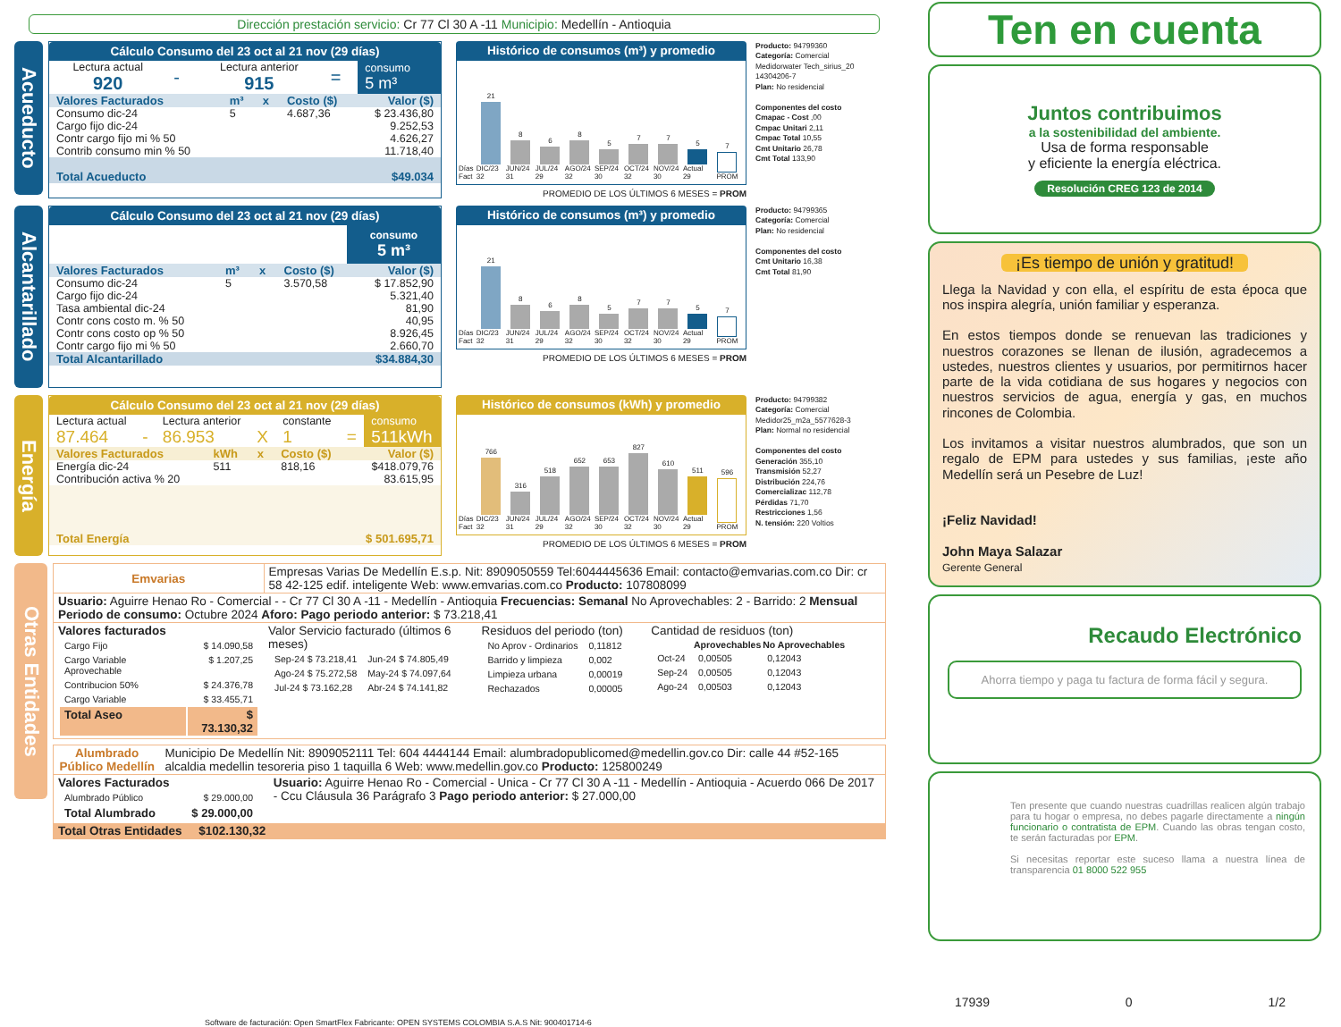Dirección prestación servicio: Cr 77 Cl 30 A -11 Municipio: Medellín - Antioquia
Acueducto
Cálculo Consumo del 23 oct al 21 nov (29 días)
| Lectura actual 920 | - | Lectura anterior 915 | = | consumo 5 m³ |
| Valores Facturados | m³ | x | Costo ($) | Valor ($) |
| --- | --- | --- | --- | --- |
| Consumo dic-24 | 5 | | 4.687,36 | $ 23.436,80 |
| Cargo fijo dic-24 | | | | 9.252,53 |
| Contr cargo fijo mi % 50 | | | | 4.626,27 |
| Contrib consumo min % 50 | | | | 11.718,40 |
| Total Acueducto | | | | $49.034 |
Histórico de consumos (m³) y promedio
Días Fact
21
DIC/23 32
8
JUN/24 31
6
JUL/24 29
8
AGO/24 32
5
SEP/24 30
7
OCT/24 32
7
NOV/24 30
5
Actual 29
7
PROM
PROMEDIO DE LOS ÚLTIMOS 6 MESES = PROM
Producto: 94799360
Categoría: Comercial
Medidorwater Tech_sirius_20 14304206-7
Plan: No residencial
Componentes del costo
Cmapac - Cost ,00
Cmpac Unitari 2,11
Cmpac Total 10,55
Cmt Unitario 26,78
Cmt Total 133,90
Alcantarillado
Cálculo Consumo del 23 oct al 21 nov (29 días)
consumo
5 m³
| Valores Facturados | m³ | x | Costo ($) | Valor ($) |
| --- | --- | --- | --- | --- |
| Consumo dic-24 | 5 | | 3.570,58 | $ 17.852,90 |
| Cargo fijo dic-24 | | | | 5.321,40 |
| Tasa ambiental dic-24 | | | | 81,90 |
| Contr cons costo m. % 50 | | | | 40,95 |
| Contr cons costo op % 50 | | | | 8.926,45 |
| Contr cargo fijo mi % 50 | | | | 2.660,70 |
| Total Alcantarillado | | | | $34.884,30 |
Histórico de consumos (m³) y promedio
Días Fact
21
DIC/23 32
8
JUN/24 31
6
JUL/24 29
8
AGO/24 32
5
SEP/24 30
7
OCT/24 32
7
NOV/24 30
5
Actual 29
7
PROM
PROMEDIO DE LOS ÚLTIMOS 6 MESES = PROM
Producto: 94799365
Categoría: Comercial
Plan: No residencial
Componentes del costo
Cmt Unitario 16,38
Cmt Total 81,90
Energía
Cálculo Consumo del 23 oct al 21 nov (29 días)
| Lectura actual | | Lectura anterior | | constante | | consumo |
| 87.464 | - | 86.953 | X | 1 | = | 511kWh |
| Valores Facturados | kWh | x | Costo ($) | Valor ($) |
| --- | --- | --- | --- | --- |
| Energía dic-24 | 511 | | 818,16 | $418.079,76 |
| Contribución activa % 20 | | | | 83.615,95 |
| Total Energía | | | | $ 501.695,71 |
Histórico de consumos (kWh) y promedio
Días Fact
766
DIC/23 32
316
JUN/24 31
518
JUL/24 29
652
AGO/24 32
653
SEP/24 30
827
OCT/24 32
610
NOV/24 30
511
Actual 29
596
PROM
PROMEDIO DE LOS ÚLTIMOS 6 MESES = PROM
Producto: 94799382
Categoría: Comercial
Medidor25_m2a_5577628-3
Plan: Normal no residencial
Componentes del costo
Generación 355,10
Transmisión 52,27
Distribución 224,76
Comercializac 112,78
Pérdidas 71,70
Restricciones 1,56
N. tensión: 220 Voltios
Otras Entidades
| Emvarias | Empresas Varias De Medellín E.s.p. Nit: 8909050559 Tel:6044445636 Email: contacto@emvarias.com.co Dir: cr 58 42-125 edif. inteligente Web: www.emvarias.com.co Producto: 107808099 | | |
| Usuario: Aguirre Henao Ro - Comercial - - Cr 77 Cl 30 A -11 - Medellín - Antioquia Frecuencias: Semanal No Aprovechables: 2 - Barrido: 2 Mensual Periodo de consumo: Octubre 2024 Aforo: Pago periodo anterior: $ 73.218,41 | | | |
| Valores facturados / Cargo Fijo / $ 14.090,58 / / Cargo Variable Aprovechable / $ 1.207,25 / / Contribucion 50% / $ 24.376,78 / / Cargo Variable / $ 33.455,71 / / Total Aseo / $ 73.130,32 / | Valor Servicio facturado (últimos 6 meses) / Sep-24 $ 73.218,41 / Jun-24 $ 74.805,49 / / Ago-24 $ 75.272,58 / May-24 $ 74.097,64 / / Jul-24 $ 73.162,28 / Abr-24 $ 74.141,82 / | Residuos del periodo (ton) / No Aprov - Ordinarios / 0,11812 / / Barrido y limpieza / 0,002 / / Limpieza urbana / 0,00019 / / Rechazados / 0,00005 / | Cantidad de residuos (ton) / / Aprovechables / No Aprovechables / / --- / --- / --- / / Oct-24 / 0,00505 / 0,12043 / / Sep-24 / 0,00505 / 0,12043 / / Ago-24 / 0,00503 / 0,12043 / |
| Alumbrado Público Medellín | Municipio De Medellín Nit: 8909052111 Tel: 604 4444144 Email: alumbradopublicomed@medellin.gov.co Dir: calle 44 #52-165 alcaldia medellin tesoreria piso 1 taquilla 6 Web: www.medellin.gov.co Producto: 125800249 | |
| Valores Facturados / Alumbrado Público / $ 29.000,00 / / Total Alumbrado / $ 29.000,00 / | | Usuario: Aguirre Henao Ro - Comercial - Unica - Cr 77 Cl 30 A -11 - Medellín - Antioquia - Acuerdo 066 De 2017 - Ccu Cláusula 36 Parágrafo 3 Pago periodo anterior: $ 27.000,00 |
| Total Otras Entidades $102.130,32 | | |
Software de facturación: Open SmartFlex Fabricante: OPEN SYSTEMS COLOMBIA S.A.S Nit: 900401714-6
Ten en cuenta
Juntos contribuimos
a la sostenibilidad del ambiente.
Usa de forma responsable
y eficiente la energía eléctrica.
Resolución CREG 123 de 2014
¡Es tiempo de unión y gratitud!
Llega la Navidad y con ella, el espíritu de esta época que nos inspira alegría, unión familiar y esperanza.
En estos tiempos donde se renuevan las tradiciones y nuestros corazones se llenan de ilusión, agradecemos a ustedes, nuestros clientes y usuarios, por permitirnos hacer parte de la vida cotidiana de sus hogares y negocios con nuestros servicios de agua, energía y gas, en muchos rincones de Colombia.
Los invitamos a visitar nuestros alumbrados, que son un regalo de EPM para ustedes y sus familias, ¡este año Medellín será un Pesebre de Luz!
¡Feliz Navidad!
John Maya Salazar
Gerente General
Recaudo Electrónico
Ahorra tiempo y paga tu factura de forma fácil y segura.
Ten presente que cuando nuestras cuadrillas realicen algún trabajo para tu hogar o empresa, no debes pagarle directamente a ningún funcionario o contratista de EPM. Cuando las obras tengan costo, te serán facturadas por EPM.
Si necesitas reportar este suceso llama a nuestra línea de transparencia 01 8000 522 955
17939 0 1/2